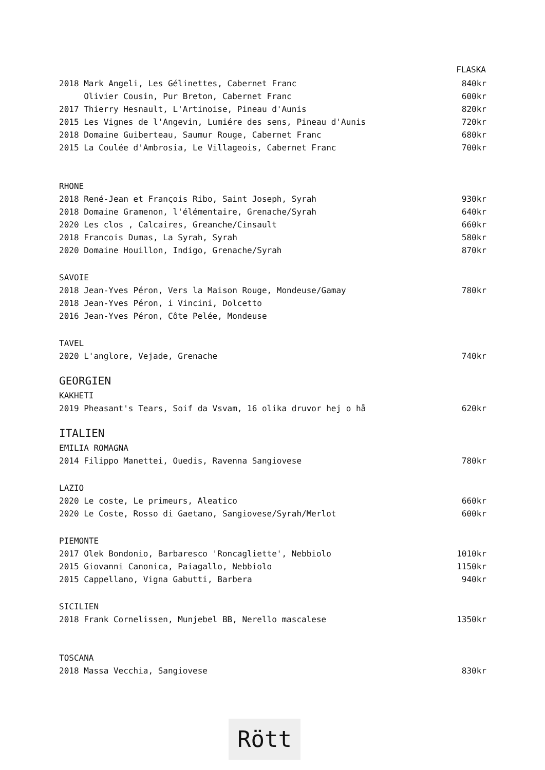| | FLASKA |
| 2018 Mark Angeli, Les Gélinettes, Cabernet Franc | 840kr |
| Olivier Cousin, Pur Breton, Cabernet Franc | 600kr |
| 2017 Thierry Hesnault, L'Artinoise, Pineau d'Aunis | 820kr |
| 2015 Les Vignes de l'Angevin, Lumiére des sens, Pineau d'Aunis | 720kr |
| 2018 Domaine Guiberteau, Saumur Rouge, Cabernet Franc | 680kr |
| 2015 La Coulée d'Ambrosia, Le Villageois, Cabernet Franc | 700kr |
| RHONE | |
| 2018 René-Jean et François Ribo, Saint Joseph, Syrah | 930kr |
| 2018 Domaine Gramenon, l'élémentaire, Grenache/Syrah | 640kr |
| 2020 Les clos , Calcaires, Greanche/Cinsault | 660kr |
| 2018 Francois Dumas, La Syrah, Syrah | 580kr |
| 2020 Domaine Houillon, Indigo, Grenache/Syrah | 870kr |
| SAVOIE | |
| 2018 Jean-Yves Péron, Vers la Maison Rouge, Mondeuse/Gamay | 780kr |
| 2018 Jean-Yves Péron, i Vincini, Dolcetto | |
| 2016 Jean-Yves Péron, Côte Pelée, Mondeuse | |
| TAVEL | |
| 2020 L'anglore, Vejade, Grenache | 740kr |
| GEORGIEN | |
| KAKHETI | |
| 2019 Pheasant's Tears, Soif da Vsvam, 16 olika druvor hej o hå | 620kr |
| ITALIEN | |
| EMILIA ROMAGNA | |
| 2014 Filippo Manettei, Ouedis, Ravenna Sangiovese | 780kr |
| LAZIO | |
| 2020 Le coste, Le primeurs, Aleatico | 660kr |
| 2020 Le Coste, Rosso di Gaetano, Sangiovese/Syrah/Merlot | 600kr |
| PIEMONTE | |
| 2017 Olek Bondonio, Barbaresco 'Roncagliette', Nebbiolo | 1010kr |
| 2015 Giovanni Canonica, Paiagallo, Nebbiolo | 1150kr |
| 2015 Cappellano, Vigna Gabutti, Barbera | 940kr |
| SICILIEN | |
| 2018 Frank Cornelissen, Munjebel BB, Nerello mascalese | 1350kr |
| TOSCANA | |
| 2018 Massa Vecchia, Sangiovese | 830kr |
Rött